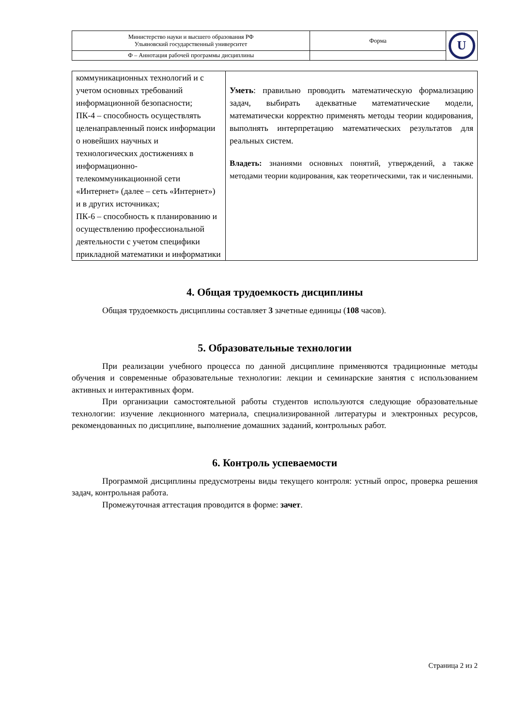| Министерство науки и высшего образования РФ Ульяновский государственный университет | Форма | U |
| Ф – Аннотация рабочей программы дисциплины | | |
| коммуникационных технологий и с учетом основных требований информационной безопасности; ПК-4 – способность осуществлять целенаправленный поиск информации о новейших научных и технологических достижениях в информационно-телекоммуникационной сети «Интернет» (далее – сеть «Интернет») и в других источниках; ПК-6 – способность к планированию и осуществлению профессиональной деятельности с учетом специфики прикладной математики и информатики | Уметь : правильно проводить математическую формализацию задач, выбирать адекватные математические модели, математически корректно применять методы теории кодирования, выполнять интерпретацию математических результатов для реальных систем. Владеть: знаниями основных понятий, утверждений, а также методами теории кодирования, как теоретическими, так и численными. |
4. Общая трудоемкость дисциплины
Общая трудоемкость дисциплины составляет 3 зачетные единицы (108 часов).
5. Образовательные технологии
При реализации учебного процесса по данной дисциплине применяются традиционные методы обучения и современные образовательные технологии: лекции и семинарские занятия с использованием активных и интерактивных форм.
При организации самостоятельной работы студентов используются следующие образовательные технологии: изучение лекционного материала, специализированной литературы и электронных ресурсов, рекомендованных по дисциплине, выполнение домашних заданий, контрольных работ.
6. Контроль успеваемости
Программой дисциплины предусмотрены виды текущего контроля: устный опрос, проверка решения задач, контрольная работа.
Промежуточная аттестация проводится в форме: зачет.
Страница 2 из 2